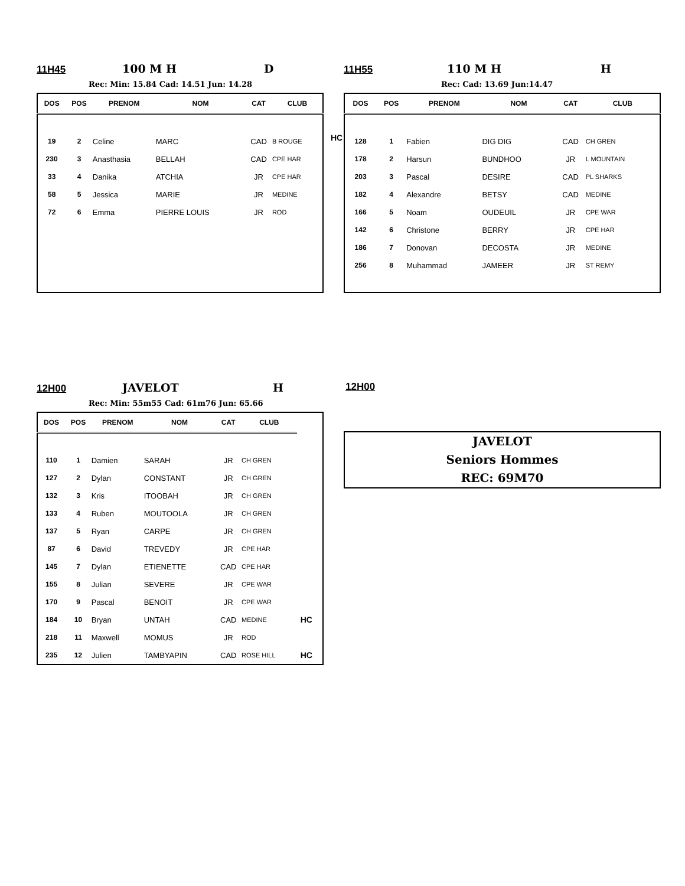11H45 100 M H D
Rec: Min: 15.84 Cad: 14.51 Jun: 14.28
| DOS | POS | PRENOM | NOM | CAT | CLUB |
| --- | --- | --- | --- | --- | --- |
| 19 | 2 | Celine | MARC | CAD | B ROUGE |
| 230 | 3 | Anasthasia | BELLAH | CAD | CPE HAR |
| 33 | 4 | Danika | ATCHIA | JR | CPE HAR |
| 58 | 5 | Jessica | MARIE | JR | MEDINE |
| 72 | 6 | Emma | PIERRE LOUIS | JR | ROD |
HC
11H55 110 M H H
Rec: Cad: 13.69 Jun:14.47
| DOS | POS | PRENOM | NOM | CAT | CLUB |
| --- | --- | --- | --- | --- | --- |
| 128 | 1 | Fabien | DIG DIG | CAD | CH GREN |
| 178 | 2 | Harsun | BUNDHOO | JR | L MOUNTAIN |
| 203 | 3 | Pascal | DESIRE | CAD | PL SHARKS |
| 182 | 4 | Alexandre | BETSY | CAD | MEDINE |
| 166 | 5 | Noam | OUDEUIL | JR | CPE WAR |
| 142 | 6 | Christone | BERRY | JR | CPE HAR |
| 186 | 7 | Donovan | DECOSTA | JR | MEDINE |
| 256 | 8 | Muhammad | JAMEER | JR | ST REMY |
12H00 JAVELOT H
Rec: Min: 55m55 Cad: 61m76 Jun: 65.66
| DOS | POS | PRENOM | NOM | CAT | CLUB | |
| --- | --- | --- | --- | --- | --- | --- |
| 110 | 1 | Damien | SARAH | JR | CH GREN | |
| 127 | 2 | Dylan | CONSTANT | JR | CH GREN | |
| 132 | 3 | Kris | ITOOBAH | JR | CH GREN | |
| 133 | 4 | Ruben | MOUTOOLA | JR | CH GREN | |
| 137 | 5 | Ryan | CARPE | JR | CH GREN | |
| 87 | 6 | David | TREVEDY | JR | CPE HAR | |
| 145 | 7 | Dylan | ETIENETTE | CAD | CPE HAR | |
| 155 | 8 | Julian | SEVERE | JR | CPE WAR | |
| 170 | 9 | Pascal | BENOIT | JR | CPE WAR | |
| 184 | 10 | Bryan | UNTAH | CAD | MEDINE | HC |
| 218 | 11 | Maxwell | MOMUS | JR | ROD | |
| 235 | 12 | Julien | TAMBYAPIN | CAD | ROSE HILL | HC |
12H00
JAVELOT
Seniors Hommes
REC: 69M70